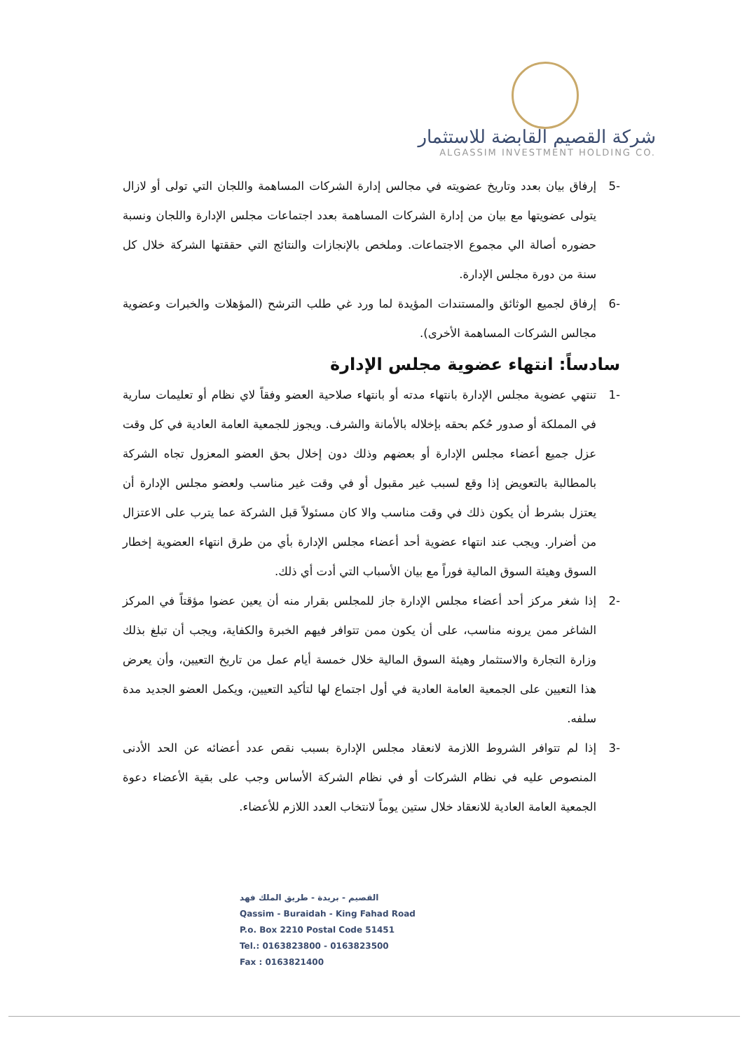شركة القصيم القابضة للاستثمار
ALGASSIM INVESTMENT HOLDING CO.
-5 إرفاق بيان بعدد وتاريخ عضويته في مجالس إدارة الشركات المساهمة واللجان التي تولى أو لازال يتولى عضويتها مع بيان من إدارة الشركات المساهمة بعدد اجتماعات مجلس الإدارة واللجان ونسبة حضوره أصالة الي مجموع الاجتماعات. وملخص بالإنجازات والنتائج التي حققتها الشركة خلال كل سنة من دورة مجلس الإدارة.
-6 إرفاق لجميع الوثائق والمستندات المؤيدة لما ورد غي طلب الترشح (المؤهلات والخبرات وعضوية مجالس الشركات المساهمة الأخرى).
سادساً: انتهاء عضوية مجلس الإدارة
-1 تنتهي عضوية مجلس الإدارة بانتهاء مدته أو بانتهاء صلاحية العضو وفقاً لاي نظام أو تعليمات سارية في المملكة أو صدور حُكم بحقه بإخلاله بالأمانة والشرف. ويجوز للجمعية العامة العادية في كل وقت عزل جميع أعضاء مجلس الإدارة أو بعضهم وذلك دون إخلال بحق العضو المعزول تجاه الشركة بالمطالبة بالتعويض إذا وقع لسبب غير مقبول أو في وقت غير مناسب ولعضو مجلس الإدارة أن يعتزل بشرط أن يكون ذلك في وقت مناسب والا كان مسئولاً قبل الشركة عما يترب على الاعتزال من أضرار. ويجب عند انتهاء عضوية أحد أعضاء مجلس الإدارة بأي من طرق انتهاء العضوية إخطار السوق وهيئة السوق المالية فوراً مع بيان الأسباب التي أدت أي ذلك.
-2 إذا شغر مركز أحد أعضاء مجلس الإدارة جاز للمجلس بقرار منه أن يعين عضوا مؤقتاً في المركز الشاغر ممن يرونه مناسب، على أن يكون ممن تتوافر فيهم الخبرة والكفاية، ويجب أن تبلغ بذلك وزارة التجارة والاستثمار وهيئة السوق المالية خلال خمسة أيام عمل من تاريخ التعيين، وأن يعرض هذا التعيين على الجمعية العامة العادية في أول اجتماع لها لتأكيد التعيين، ويكمل العضو الجديد مدة سلفه.
-3 إذا لم تتوافر الشروط اللازمة لانعقاد مجلس الإدارة بسبب نقص عدد أعضائه عن الحد الأدنى المنصوص عليه في نظام الشركات أو في نظام الشركة الأساس وجب على بقية الأعضاء دعوة الجمعية العامة العادية للانعقاد خلال ستين يوماً لانتخاب العدد اللازم للأعضاء.
القصيم - بريدة - طريق الملك فهد
Qassim - Buraidah - King Fahad Road
P.o. Box 2210 Postal Code 51451
Tel.: 0163823800 - 0163823500
Fax : 0163821400